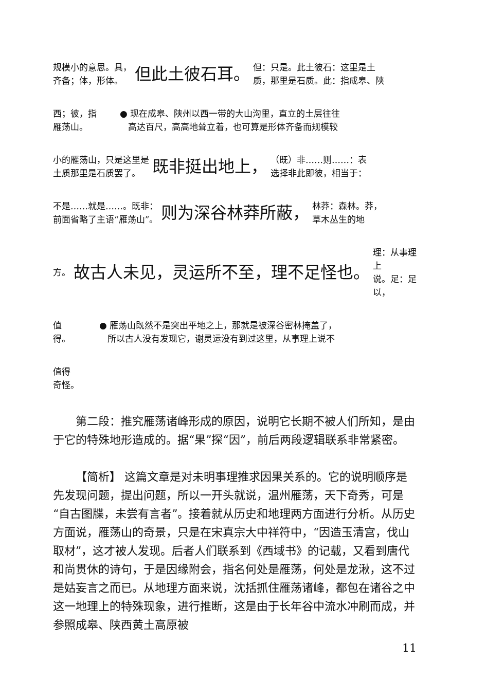规模小的意思。具，
齐备；体，形体。
但此土彼石耳。
但：只是。此土彼石：这里是土
质，那里是石质。此：指成皋、陕
西；彼，指
雁荡山。
● 现在成皋、陕州以西一带的大山沟里，直立的土层往往
高达百尺，高高地耸立着，也可算是形体齐备而规模较
小的雁荡山，只是这里是
土质那里是石质罢了。
既非挺出地上，
（既）非……则……：表
选择非此即彼，相当于：
不是……就是……。既非：
前面省略了主语“雁荡山”。
则为深谷林莽所蔽，
林莽：森林。莽，
草木丛生的地
方。
故古人未见，灵运所不至，理不足怪也。
理：从事理上
说。足：足以，
值
得。
● 雁荡山既然不是突出平地之上，那就是被深谷密林掩盖了，
所以古人没有发现它，谢灵运没有到过这里，从事理上说不
值得
奇怪。
第二段：推究雁荡诸峰形成的原因，说明它长期不被人们所知，是由于它的特殊地形造成的。据“果”探“因”，前后两段逻辑联系非常紧密。
【简析】 这篇文章是对未明事理推求因果关系的。它的说明顺序是先发现问题，提出问题，所以一开头就说，温州雁荡，天下奇秀，可是“自古图牒，未尝有言者”。接着就从历史和地理两方面进行分析。从历史方面说，雁荡山的奇景，只是在宋真宗大中祥符中，“因造玉清宫，伐山取材”，这才被人发现。后者人们联系到《西域书》的记载，又看到唐代和尚贯休的诗句，于是因缘附会，指名何处是雁荡，何处是龙湫，这不过是姑妄言之而已。从地理方面来说，沈括抓住雁荡诸峰，都包在诸谷之中这一地理上的特殊现象，进行推断，这是由于长年谷中流水冲刷而成，并参照成皋、陕西黄土高原被
11